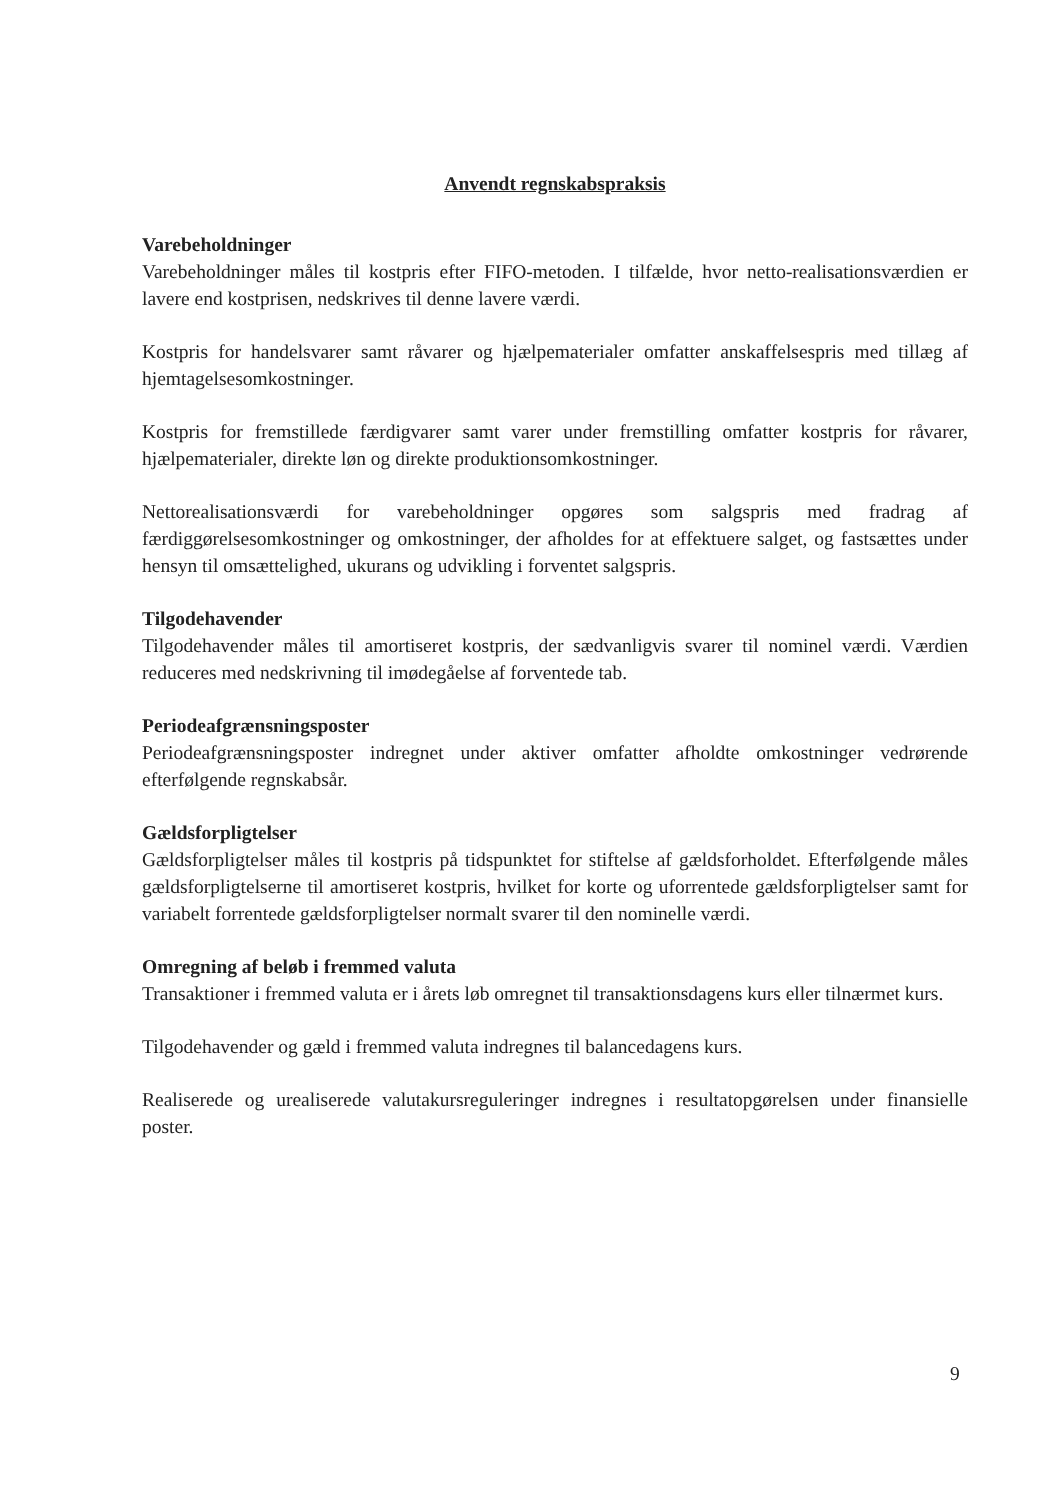Anvendt regnskabspraksis
Varebeholdninger
Varebeholdninger måles til kostpris efter FIFO-metoden. I tilfælde, hvor netto-realisationsværdien er lavere end kostprisen, nedskrives til denne lavere værdi.
Kostpris for handelsvarer samt råvarer og hjælpematerialer omfatter anskaffelsespris med tillæg af hjemtagelsesomkostninger.
Kostpris for fremstillede færdigvarer samt varer under fremstilling omfatter kostpris for råvarer, hjælpematerialer, direkte løn og direkte produktionsomkostninger.
Nettorealisationsværdi for varebeholdninger opgøres som salgspris med fradrag af færdiggørelsesomkostninger og omkostninger, der afholdes for at effektuere salget, og fastsættes under hensyn til omsættelighed, ukurans og udvikling i forventet salgspris.
Tilgodehavender
Tilgodehavender måles til amortiseret kostpris, der sædvanligvis svarer til nominel værdi. Værdien reduceres med nedskrivning til imødegåelse af forventede tab.
Periodeafgrænsningsposter
Periodeafgrænsningsposter indregnet under aktiver omfatter afholdte omkostninger vedrørende efterfølgende regnskabsår.
Gældsforpligtelser
Gældsforpligtelser måles til kostpris på tidspunktet for stiftelse af gældsforholdet. Efterfølgende måles gældsforpligtelserne til amortiseret kostpris, hvilket for korte og uforrentede gældsforpligtelser samt for variabelt forrentede gældsforpligtelser normalt svarer til den nominelle værdi.
Omregning af beløb i fremmed valuta
Transaktioner i fremmed valuta er i årets løb omregnet til transaktionsdagens kurs eller tilnærmet kurs.
Tilgodehavender og gæld i fremmed valuta indregnes til balancedagens kurs.
Realiserede og urealiserede valutakursreguleringer indregnes i resultatopgørelsen under finansielle poster.
9